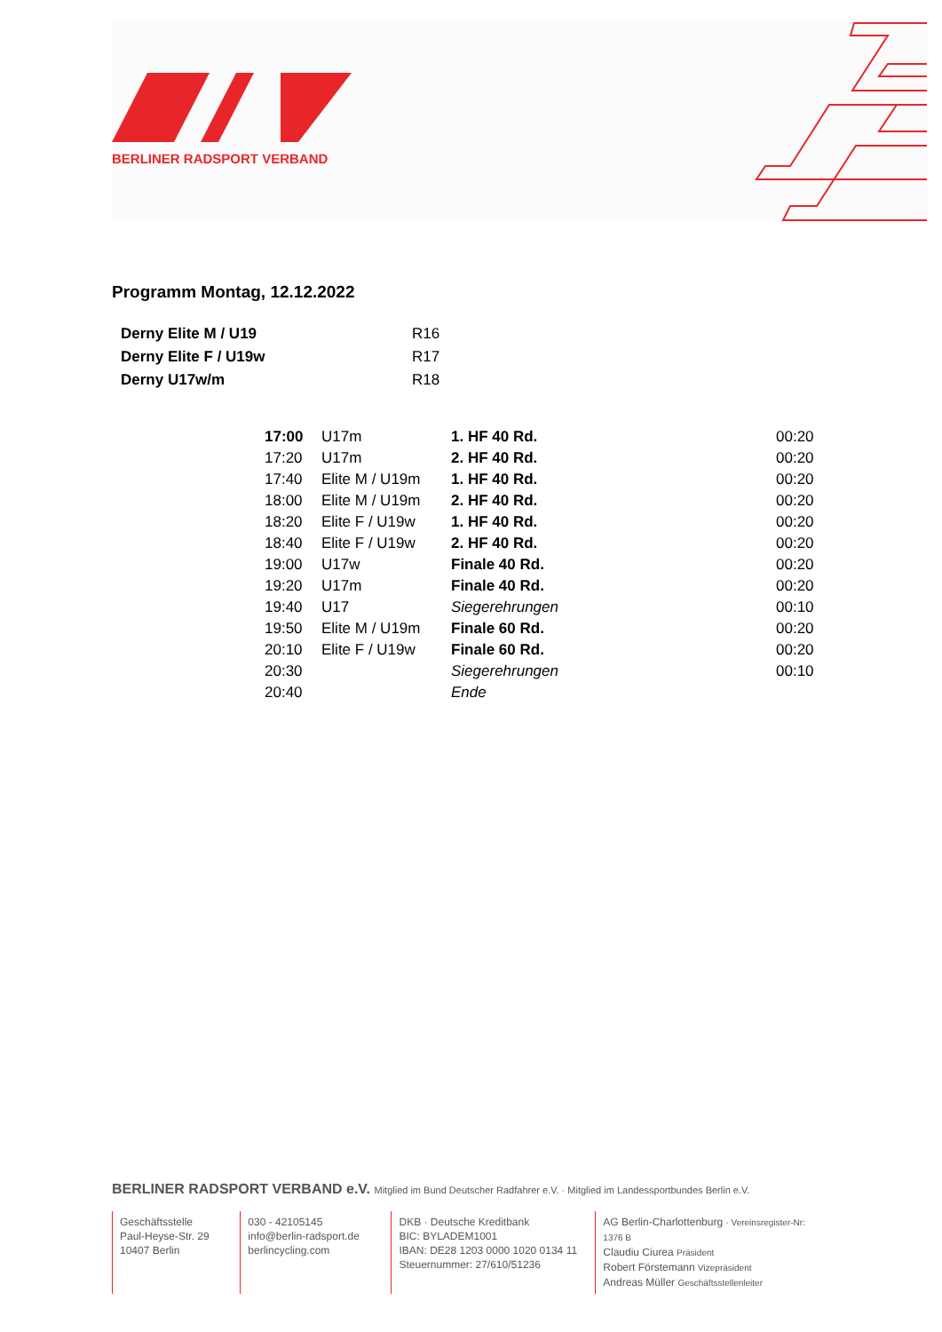BERLINER RADSPORT VERBAND
Programm Montag, 12.12.2022
| Derny Elite M / U19 | R16 |
| Derny Elite F / U19w | R17 |
| Derny U17w/m | R18 |
| 17:00 | U17m | 1. HF 40 Rd. | 00:20 |
| 17:20 | U17m | 2. HF 40 Rd. | 00:20 |
| 17:40 | Elite M / U19m | 1. HF 40 Rd. | 00:20 |
| 18:00 | Elite M / U19m | 2. HF 40 Rd. | 00:20 |
| 18:20 | Elite F / U19w | 1. HF 40 Rd. | 00:20 |
| 18:40 | Elite F / U19w | 2. HF 40 Rd. | 00:20 |
| 19:00 | U17w | Finale 40 Rd. | 00:20 |
| 19:20 | U17m | Finale 40 Rd. | 00:20 |
| 19:40 | U17 | Siegerehrungen | 00:10 |
| 19:50 | Elite M / U19m | Finale 60 Rd. | 00:20 |
| 20:10 | Elite F / U19w | Finale 60 Rd. | 00:20 |
| 20:30 | | Siegerehrungen | 00:10 |
| 20:40 | | Ende | |
BERLINER RADSPORT VERBAND e.V. Mitglied im Bund Deutscher Radfahrer e.V. · Mitglied im Landessportbundes Berlin e.V.
Geschäftsstelle
Paul-Heyse-Str. 29
10407 Berlin
030 - 42105145
info@berlin-radsport.de
berlincycling.com
DKB · Deutsche Kreditbank
BIC: BYLADEM1001
IBAN: DE28 1203 0000 1020 0134 11
Steuernummer: 27/610/51236
AG Berlin-Charlottenburg · Vereinsregister-Nr: 1376 B
Claudiu Ciurea Präsident
Robert Förstemann Vizepräsident
Andreas Müller Geschäftsstellenleiter